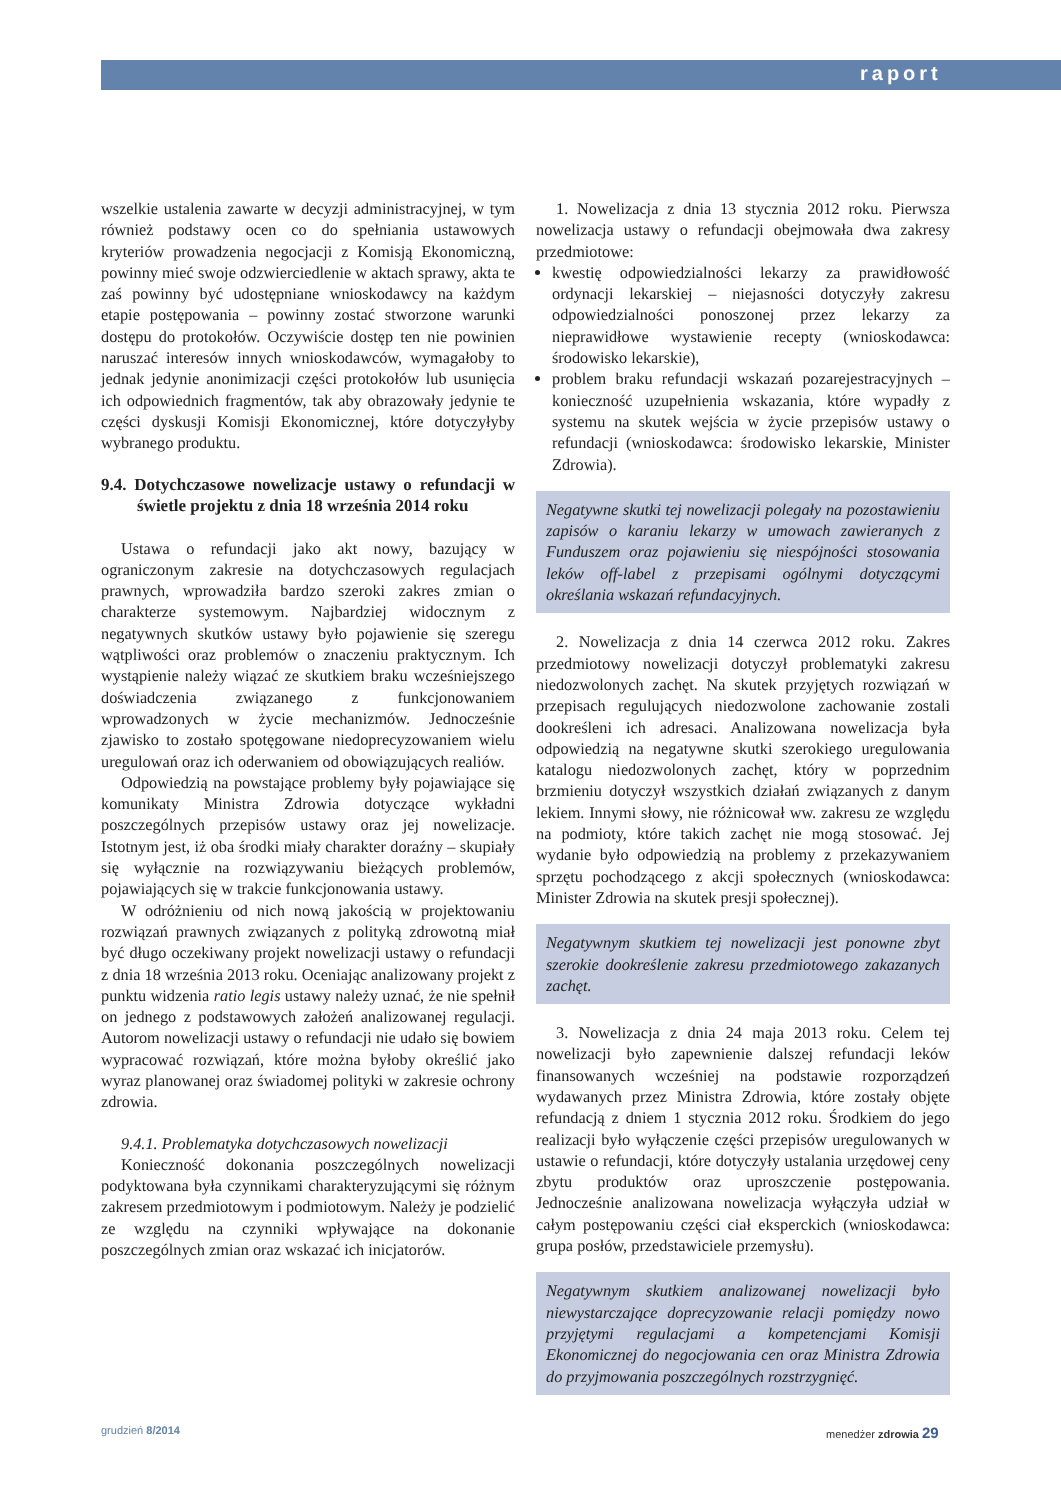raport
wszelkie ustalenia zawarte w decyzji administracyjnej, w tym również podstawy ocen co do spełniania ustawowych kryteriów prowadzenia negocjacji z Komisją Ekonomiczną, powinny mieć swoje odzwierciedlenie w aktach sprawy, akta te zaś powinny być udostępniane wnioskodawcy na każdym etapie postępowania – powinny zostać stworzone warunki dostępu do protokołów. Oczywiście dostęp ten nie powinien naruszać interesów innych wnioskodawców, wymagałoby to jednak jedynie anonimizacji części protokołów lub usunięcia ich odpowiednich fragmentów, tak aby obrazowały jedynie te części dyskusji Komisji Ekonomicznej, które dotyczyłyby wybranego produktu.
9.4. Dotychczasowe nowelizacje ustawy o refundacji w świetle projektu z dnia 18 września 2014 roku
Ustawa o refundacji jako akt nowy, bazujący w ograniczonym zakresie na dotychczasowych regulacjach prawnych, wprowadziła bardzo szeroki zakres zmian o charakterze systemowym. Najbardziej widocznym z negatywnych skutków ustawy było pojawienie się szeregu wątpliwości oraz problemów o znaczeniu praktycznym. Ich wystąpienie należy wiązać ze skutkiem braku wcześniejszego doświadczenia związanego z funkcjonowaniem wprowadzonych w życie mechanizmów. Jednocześnie zjawisko to zostało spotęgowane niedoprecyzowaniem wielu uregulowań oraz ich oderwaniem od obowiązujących realiów.
Odpowiedzią na powstające problemy były pojawiające się komunikaty Ministra Zdrowia dotyczące wykładni poszczególnych przepisów ustawy oraz jej nowelizacje. Istotnym jest, iż oba środki miały charakter doraźny – skupiały się wyłącznie na rozwiązywaniu bieżących problemów, pojawiających się w trakcie funkcjonowania ustawy.
W odróżnieniu od nich nową jakością w projektowaniu rozwiązań prawnych związanych z polityką zdrowotną miał być długo oczekiwany projekt nowelizacji ustawy o refundacji z dnia 18 września 2013 roku. Oceniając analizowany projekt z punktu widzenia ratio legis ustawy należy uznać, że nie spełnił on jednego z podstawowych założeń analizowanej regulacji. Autorom nowelizacji ustawy o refundacji nie udało się bowiem wypracować rozwiązań, które można byłoby określić jako wyraz planowanej oraz świadomej polityki w zakresie ochrony zdrowia.
9.4.1. Problematyka dotychczasowych nowelizacji
Konieczność dokonania poszczególnych nowelizacji podyktowana była czynnikami charakteryzującymi się różnym zakresem przedmiotowym i podmiotowym. Należy je podzielić ze względu na czynniki wpływające na dokonanie poszczególnych zmian oraz wskazać ich inicjatorów.
1. Nowelizacja z dnia 13 stycznia 2012 roku. Pierwsza nowelizacja ustawy o refundacji obejmowała dwa zakresy przedmiotowe:
kwestię odpowiedzialności lekarzy za prawidłowość ordynacji lekarskiej – niejasności dotyczyły zakresu odpowiedzialności ponoszonej przez lekarzy za nieprawidłowe wystawienie recepty (wnioskodawca: środowisko lekarskie),
problem braku refundacji wskazań pozarejestracyjnych – konieczność uzupełnienia wskazania, które wypadły z systemu na skutek wejścia w życie przepisów ustawy o refundacji (wnioskodawca: środowisko lekarskie, Minister Zdrowia).
Negatywne skutki tej nowelizacji polegały na pozostawieniu zapisów o karaniu lekarzy w umowach zawieranych z Funduszem oraz pojawieniu się niespójności stosowania leków off-label z przepisami ogólnymi dotyczącymi określania wskazań refundacyjnych.
2. Nowelizacja z dnia 14 czerwca 2012 roku. Zakres przedmiotowy nowelizacji dotyczył problematyki zakresu niedozwolonych zachęt. Na skutek przyjętych rozwiązań w przepisach regulujących niedozwolone zachowanie zostali dookreśleni ich adresaci. Analizowana nowelizacja była odpowiedzią na negatywne skutki szerokiego uregulowania katalogu niedozwolonych zachęt, który w poprzednim brzmieniu dotyczył wszystkich działań związanych z danym lekiem. Innymi słowy, nie różnicował ww. zakresu ze względu na podmioty, które takich zachęt nie mogą stosować. Jej wydanie było odpowiedzią na problemy z przekazywaniem sprzętu pochodzącego z akcji społecznych (wnioskodawca: Minister Zdrowia na skutek presji społecznej).
Negatywnym skutkiem tej nowelizacji jest ponowne zbyt szerokie dookreślenie zakresu przedmiotowego zakazanych zachęt.
3. Nowelizacja z dnia 24 maja 2013 roku. Celem tej nowelizacji było zapewnienie dalszej refundacji leków finansowanych wcześniej na podstawie rozporządzeń wydawanych przez Ministra Zdrowia, które zostały objęte refundacją z dniem 1 stycznia 2012 roku. Środkiem do jego realizacji było wyłączenie części przepisów uregulowanych w ustawie o refundacji, które dotyczyły ustalania urzędowej ceny zbytu produktów oraz uproszczenie postępowania. Jednocześnie analizowana nowelizacja wyłączyła udział w całym postępowaniu części ciał eksperckich (wnioskodawca: grupa posłów, przedstawiciele przemysłu).
Negatywnym skutkiem analizowanej nowelizacji było niewystarczające doprecyzowanie relacji pomiędzy nowo przyjętymi regulacjami a kompetencjami Komisji Ekonomicznej do negocjowania cen oraz Ministra Zdrowia do przyjmowania poszczególnych rozstrzygnięć.
grudzień 8/2014 menedżer zdrowia 29